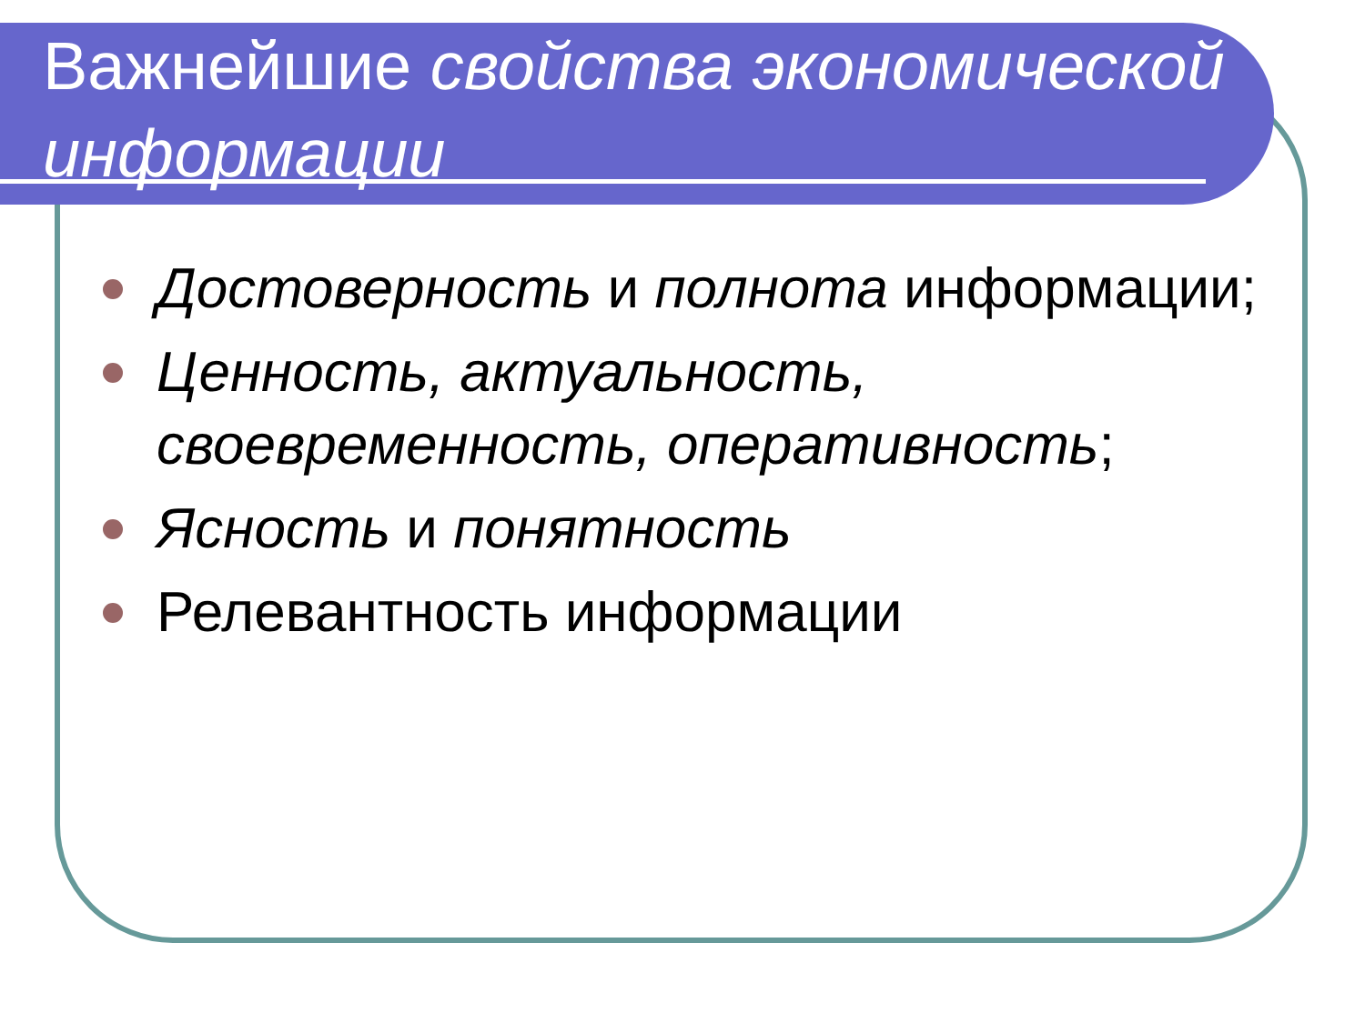Важнейшие свойства экономической информации
Достоверность и полнота информации;
Ценность, актуальность, своевременность, оперативность;
Ясность и понятность
Релевантность информации